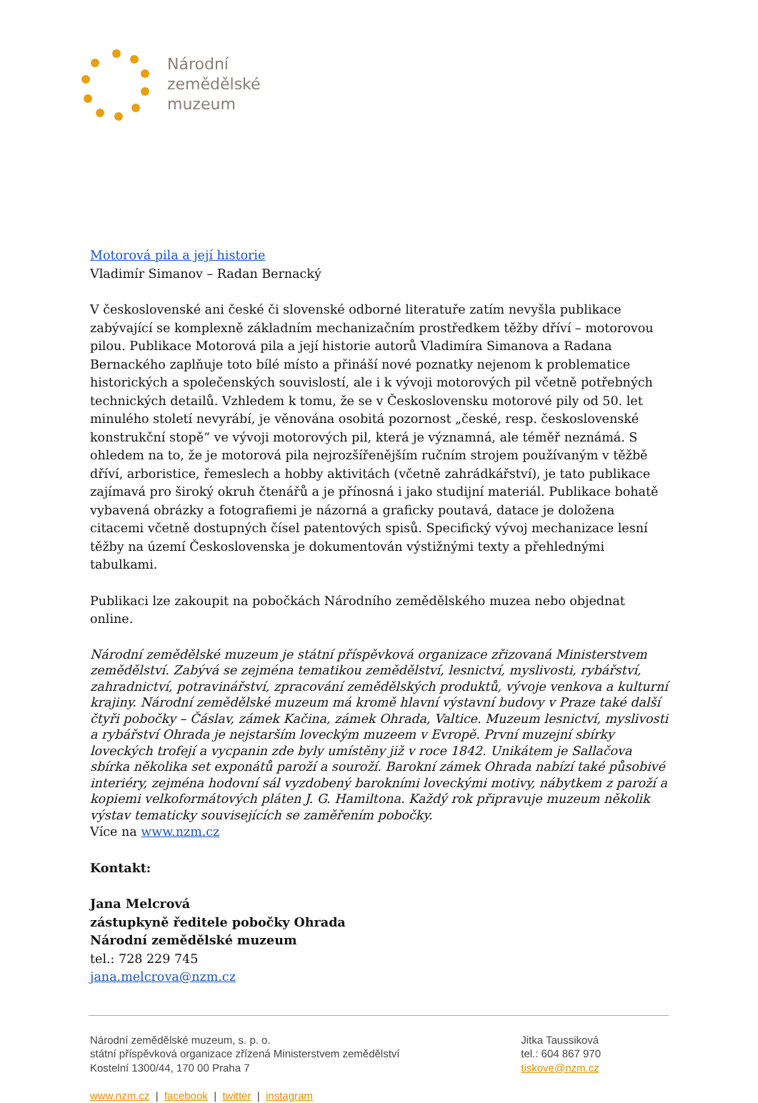Národní
zemědělské
muzeum
Motorová pila a její historie
Vladimír Simanov – Radan Bernacký
V československé ani české či slovenské odborné literatuře zatím nevyšla publikace zabývající se komplexně základním mechanizačním prostředkem těžby dříví – motorovou pilou. Publikace Motorová pila a její historie autorů Vladimíra Simanova a Radana Bernackého zaplňuje toto bílé místo a přináší nové poznatky nejenom k problematice historických a společenských souvislostí, ale i k vývoji motorových pil včetně potřebných technických detailů. Vzhledem k tomu, že se v Československu motorové pily od 50. let minulého století nevyrábí, je věnována osobitá pozornost „české, resp. československé konstrukční stopě“ ve vývoji motorových pil, která je významná, ale téměř neznámá. S ohledem na to, že je motorová pila nejrozšířenějším ručním strojem používaným v těžbě dříví, arboristice, řemeslech a hobby aktivitách (včetně zahrádkářství), je tato publikace zajímavá pro široký okruh čtenářů a je přínosná i jako studijní materiál. Publikace bohatě vybavená obrázky a fotografiemi je názorná a graficky poutavá, datace je doložena citacemi včetně dostupných čísel patentových spisů. Specifický vývoj mechanizace lesní těžby na území Československa je dokumentován výstižnými texty a přehlednými tabulkami.
Publikaci lze zakoupit na pobočkách Národního zemědělského muzea nebo objednat online.
Národní zemědělské muzeum je státní příspěvková organizace zřizovaná Ministerstvem zemědělství. Zabývá se zejména tematikou zemědělství, lesnictví, myslivosti, rybářství, zahradnictví, potravinářství, zpracování zemědělských produktů, vývoje venkova a kulturní krajiny. Národní zemědělské muzeum má kromě hlavní výstavní budovy v Praze také další čtyři pobočky – Čáslav, zámek Kačina, zámek Ohrada, Valtice. Muzeum lesnictví, myslivosti a rybářství Ohrada je nejstarším loveckým muzeem v Evropě. První muzejní sbírky loveckých trofejí a vycpanin zde byly umístěny již v roce 1842. Unikátem je Sallačova sbírka několika set exponátů paroží a souroží. Barokní zámek Ohrada nabízí také působivé interiéry, zejména hodovní sál vyzdobený barokními loveckými motivy, nábytkem z paroží a kopiemi velkoformátových pláten J. G. Hamiltona. Každý rok připravuje muzeum několik výstav tematicky souvisejících se zaměřením pobočky.
Více na www.nzm.cz
Kontakt:
Jana Melcrová
zástupkyně ředitele pobočky Ohrada
Národní zemědělské muzeum
tel.: 728 229 745
jana.melcrova@nzm.cz
Národní zemědělské muzeum, s. p. o.
státní příspěvková organizace zřízená Ministerstvem zemědělství
Kostelní 1300/44, 170 00 Praha 7
Jitka Taussiková
tel.: 604 867 970
tiskove@nzm.cz
www.nzm.cz | facebook | twitter | instagram